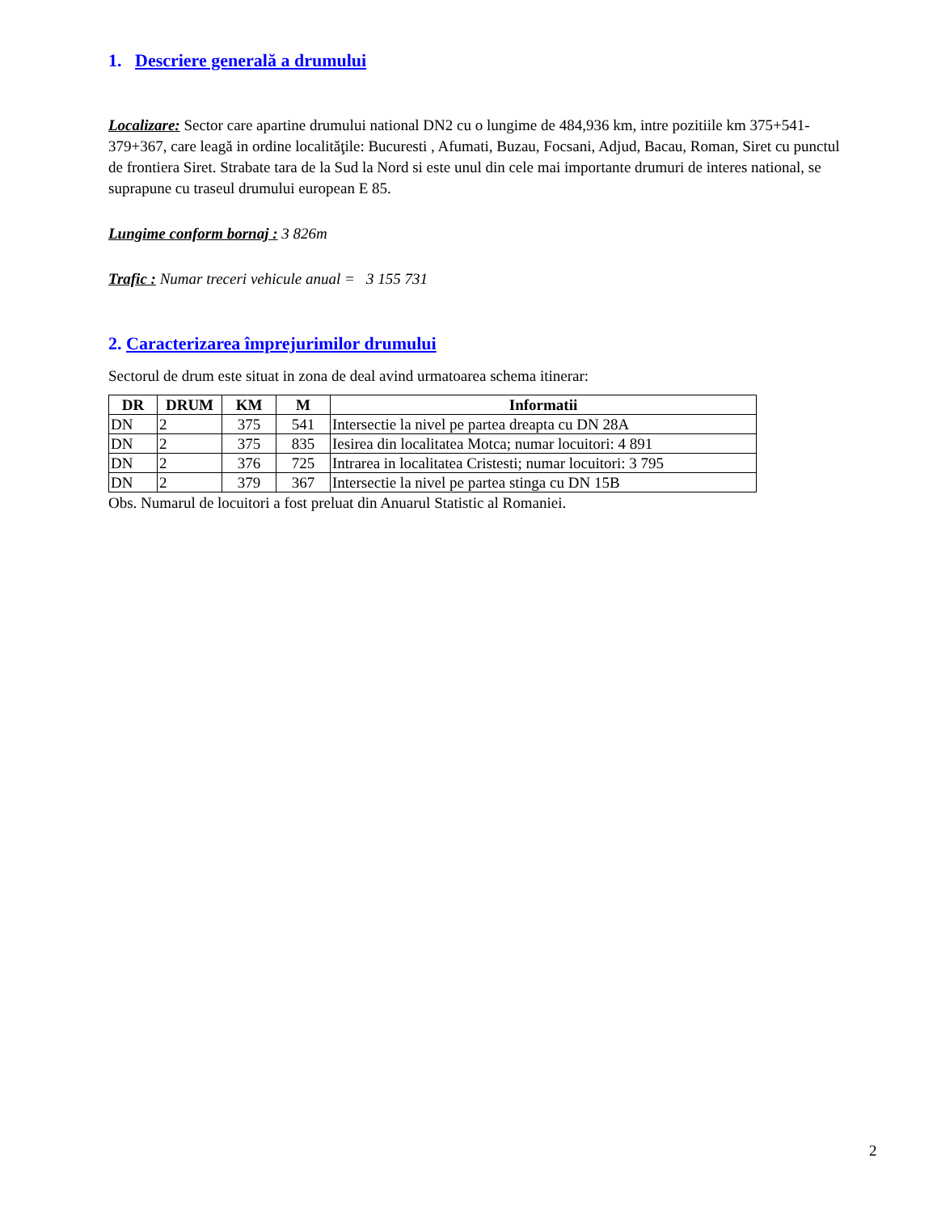1. Descriere generală a drumului
Localizare: Sector care apartine drumului national DN2 cu o lungime de 484,936 km, intre pozitiile km 375+541-379+367, care leagă in ordine localităţile: Bucuresti , Afumati, Buzau, Focsani, Adjud, Bacau, Roman, Siret cu punctul de frontiera Siret. Strabate tara de la Sud la Nord si este unul din cele mai importante drumuri de interes national, se suprapune cu traseul drumului european E 85.
Lungime conform bornaj : 3 826m
Trafic : Numar treceri vehicule anual = 3 155 731
2. Caracterizarea împrejurimilor drumului
Sectorul de drum este situat in zona de deal avind urmatoarea schema itinerar:
| DR | DRUM | KM | M | Informatii |
| --- | --- | --- | --- | --- |
| DN | 2 | 375 | 541 | Intersectie la nivel pe partea dreapta cu DN 28A |
| DN | 2 | 375 | 835 | Iesirea din localitatea Motca; numar locuitori: 4 891 |
| DN | 2 | 376 | 725 | Intrarea in localitatea Cristesti; numar locuitori: 3 795 |
| DN | 2 | 379 | 367 | Intersectie la nivel pe partea stinga cu DN 15B |
Obs. Numarul de locuitori a fost preluat din Anuarul Statistic al Romaniei.
2